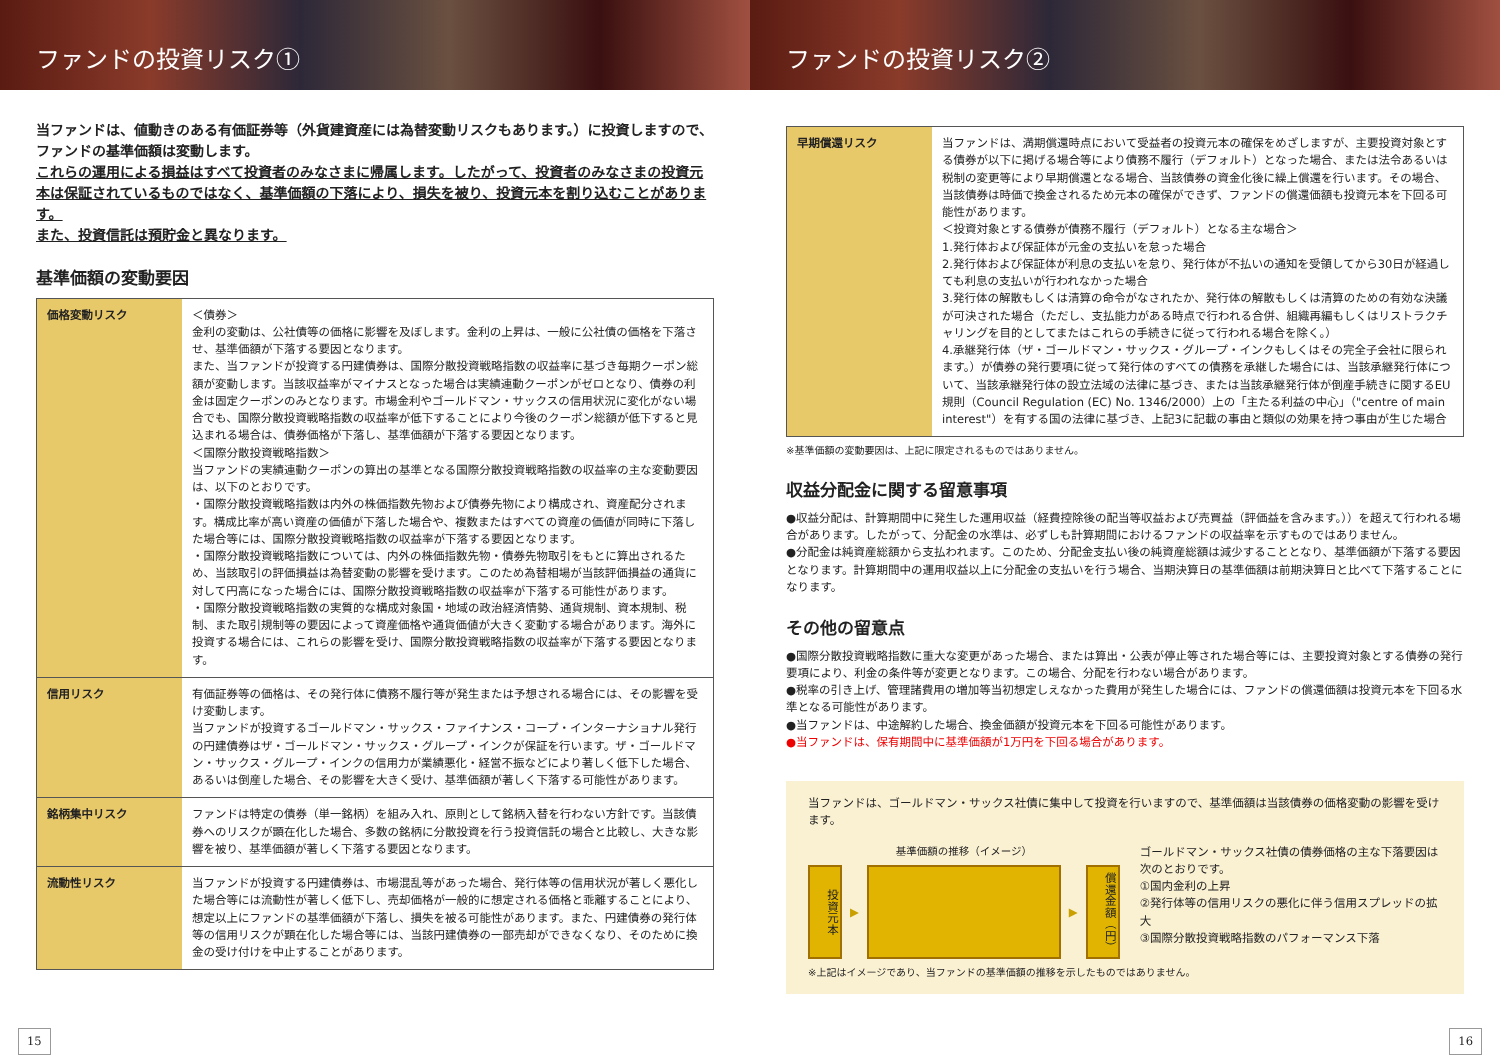ファンドの投資リスク①
当ファンドは、値動きのある有価証券等（外貨建資産には為替変動リスクもあります。）に投資しますので、ファンドの基準価額は変動します。
これらの運用による損益はすべて投資者のみなさまに帰属します。したがって、投資者のみなさまの投資元本は保証されているものではなく、基準価額の下落により、損失を被り、投資元本を割り込むことがあります。
また、投資信託は預貯金と異なります。
基準価額の変動要因
| 価格変動リスク | ＜債券＞ 金利の変動は、公社債等の価格に影響を及ぼします。金利の上昇は、一般に公社債の価格を下落させ、基準価額が下落する要因となります。 また、当ファンドが投資する円建債券は、国際分散投資戦略指数の収益率に基づき毎期クーポン総額が変動します。当該収益率がマイナスとなった場合は実績連動クーポンがゼロとなり、債券の利金は固定クーポンのみとなります。市場金利やゴールドマン・サックスの信用状況に変化がない場合でも、国際分散投資戦略指数の収益率が低下することにより今後のクーポン総額が低下すると見込まれる場合は、債券価格が下落し、基準価額が下落する要因となります。 ＜国際分散投資戦略指数＞ 当ファンドの実績連動クーポンの算出の基準となる国際分散投資戦略指数の収益率の主な変動要因は、以下のとおりです。 ・国際分散投資戦略指数は内外の株価指数先物および債券先物により構成され、資産配分されます。構成比率が高い資産の価値が下落した場合や、複数またはすべての資産の価値が同時に下落した場合等には、国際分散投資戦略指数の収益率が下落する要因となります。 ・国際分散投資戦略指数については、内外の株価指数先物・債券先物取引をもとに算出されるため、当該取引の評価損益は為替変動の影響を受けます。このため為替相場が当該評価損益の通貨に対して円高になった場合には、国際分散投資戦略指数の収益率が下落する可能性があります。 ・国際分散投資戦略指数の実質的な構成対象国・地域の政治経済情勢、通貨規制、資本規制、税制、また取引規制等の要因によって資産価格や通貨価値が大きく変動する場合があります。海外に投資する場合には、これらの影響を受け、国際分散投資戦略指数の収益率が下落する要因となります。 |
| 信用リスク | 有価証券等の価格は、その発行体に債務不履行等が発生または予想される場合には、その影響を受け変動します。 当ファンドが投資するゴールドマン・サックス・ファイナンス・コープ・インターナショナル発行の円建債券はザ・ゴールドマン・サックス・グループ・インクが保証を行います。ザ・ゴールドマン・サックス・グループ・インクの信用力が業績悪化・経営不振などにより著しく低下した場合、あるいは倒産した場合、その影響を大きく受け、基準価額が著しく下落する可能性があります。 |
| 銘柄集中リスク | ファンドは特定の債券（単一銘柄）を組み入れ、原則として銘柄入替を行わない方針です。当該債券へのリスクが顕在化した場合、多数の銘柄に分散投資を行う投資信託の場合と比較し、大きな影響を被り、基準価額が著しく下落する要因となります。 |
| 流動性リスク | 当ファンドが投資する円建債券は、市場混乱等があった場合、発行体等の信用状況が著しく悪化した場合等には流動性が著しく低下し、売却価格が一般的に想定される価格と乖離することにより、想定以上にファンドの基準価額が下落し、損失を被る可能性があります。また、円建債券の発行体等の信用リスクが顕在化した場合等には、当該円建債券の一部売却ができなくなり、そのために換金の受け付けを中止することがあります。 |
15
ファンドの投資リスク②
| 早期償還リスク | 当ファンドは、満期償還時点において受益者の投資元本の確保をめざしますが、主要投資対象とする債券が以下に掲げる場合等により債務不履行（デフォルト）となった場合、または法令あるいは税制の変更等により早期償還となる場合、当該債券の資金化後に繰上償還を行います。その場合、当該債券は時価で換金されるため元本の確保ができず、ファンドの償還価額も投資元本を下回る可能性があります。 ＜投資対象とする債券が債務不履行（デフォルト）となる主な場合＞ 1.発行体および保証体が元金の支払いを怠った場合 2.発行体および保証体が利息の支払いを怠り、発行体が不払いの通知を受領してから30日が経過しても利息の支払いが行われなかった場合 3.発行体の解散もしくは清算の命令がなされたか、発行体の解散もしくは清算のための有効な決議が可決された場合（ただし、支払能力がある時点で行われる合併、組織再編もしくはリストラクチャリングを目的としてまたはこれらの手続きに従って行われる場合を除く。） 4.承継発行体（ザ・ゴールドマン・サックス・グループ・インクもしくはその完全子会社に限られます。）が債券の発行要項に従って発行体のすべての債務を承継した場合には、当該承継発行体について、当該承継発行体の設立法域の法律に基づき、または当該承継発行体が倒産手続きに関するEU規則（Council Regulation (EC) No. 1346/2000）上の「主たる利益の中心」（"centre of main interest"）を有する国の法律に基づき、上記3に記載の事由と類似の効果を持つ事由が生じた場合 |
※基準価額の変動要因は、上記に限定されるものではありません。
収益分配金に関する留意事項
●収益分配は、計算期間中に発生した運用収益（経費控除後の配当等収益および売買益（評価益を含みます。））を超えて行われる場合があります。したがって、分配金の水準は、必ずしも計算期間におけるファンドの収益率を示すものではありません。
●分配金は純資産総額から支払われます。このため、分配金支払い後の純資産総額は減少することとなり、基準価額が下落する要因となります。計算期間中の運用収益以上に分配金の支払いを行う場合、当期決算日の基準価額は前期決算日と比べて下落することになります。
その他の留意点
●国際分散投資戦略指数に重大な変更があった場合、または算出・公表が停止等された場合等には、主要投資対象とする債券の発行要項により、利金の条件等が変更となります。この場合、分配を行わない場合があります。
●税率の引き上げ、管理諸費用の増加等当初想定しえなかった費用が発生した場合には、ファンドの償還価額は投資元本を下回る水準となる可能性があります。
●当ファンドは、中途解約した場合、換金価額が投資元本を下回る可能性があります。
●当ファンドは、保有期間中に基準価額が1万円を下回る場合があります。
当ファンドは、ゴールドマン・サックス社債に集中して投資を行いますので、基準価額は当該債券の価格変動の影響を受けます。
基準価額の推移（イメージ）
投資元本
▶ ▶
償還金額（円）
ゴールドマン・サックス社債の債券価格の主な下落要因は次のとおりです。
①国内金利の上昇
②発行体等の信用リスクの悪化に伴う信用スプレッドの拡大
③国際分散投資戦略指数のパフォーマンス下落
※上記はイメージであり、当ファンドの基準価額の推移を示したものではありません。
16